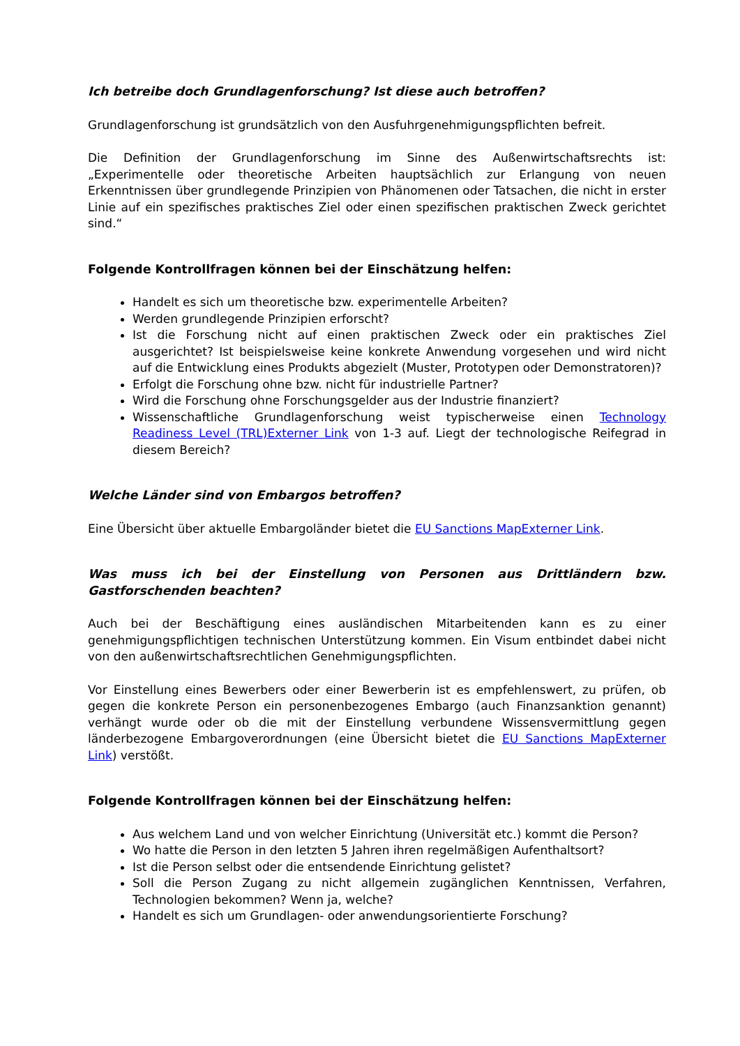Ich betreibe doch Grundlagenforschung? Ist diese auch betroffen?
Grundlagenforschung ist grundsätzlich von den Ausfuhrgenehmigungspflichten befreit.
Die Definition der Grundlagenforschung im Sinne des Außenwirtschaftsrechts ist: „Experimentelle oder theoretische Arbeiten hauptsächlich zur Erlangung von neuen Erkenntnissen über grundlegende Prinzipien von Phänomenen oder Tatsachen, die nicht in erster Linie auf ein spezifisches praktisches Ziel oder einen spezifischen praktischen Zweck gerichtet sind.“
Folgende Kontrollfragen können bei der Einschätzung helfen:
Handelt es sich um theoretische bzw. experimentelle Arbeiten?
Werden grundlegende Prinzipien erforscht?
Ist die Forschung nicht auf einen praktischen Zweck oder ein praktisches Ziel ausgerichtet? Ist beispielsweise keine konkrete Anwendung vorgesehen und wird nicht auf die Entwicklung eines Produkts abgezielt (Muster, Prototypen oder Demonstratoren)?
Erfolgt die Forschung ohne bzw. nicht für industrielle Partner?
Wird die Forschung ohne Forschungsgelder aus der Industrie finanziert?
Wissenschaftliche Grundlagenforschung weist typischerweise einen Technology Readiness Level (TRL)Externer Link von 1-3 auf. Liegt der technologische Reifegrad in diesem Bereich?
Welche Länder sind von Embargos betroffen?
Eine Übersicht über aktuelle Embargoländer bietet die EU Sanctions MapExterner Link.
Was muss ich bei der Einstellung von Personen aus Drittländern bzw. Gastforschenden beachten?
Auch bei der Beschäftigung eines ausländischen Mitarbeitenden kann es zu einer genehmigungspflichtigen technischen Unterstützung kommen. Ein Visum entbindet dabei nicht von den außenwirtschaftsrechtlichen Genehmigungspflichten.
Vor Einstellung eines Bewerbers oder einer Bewerberin ist es empfehlenswert, zu prüfen, ob gegen die konkrete Person ein personenbezogenes Embargo (auch Finanzsanktion genannt) verhängt wurde oder ob die mit der Einstellung verbundene Wissensvermittlung gegen länderbezogene Embargoverordnungen (eine Übersicht bietet die EU Sanctions MapExterner Link) verstößt.
Folgende Kontrollfragen können bei der Einschätzung helfen:
Aus welchem Land und von welcher Einrichtung (Universität etc.) kommt die Person?
Wo hatte die Person in den letzten 5 Jahren ihren regelmäßigen Aufenthaltsort?
Ist die Person selbst oder die entsendende Einrichtung gelistet?
Soll die Person Zugang zu nicht allgemein zugänglichen Kenntnissen, Verfahren, Technologien bekommen? Wenn ja, welche?
Handelt es sich um Grundlagen- oder anwendungsorientierte Forschung?